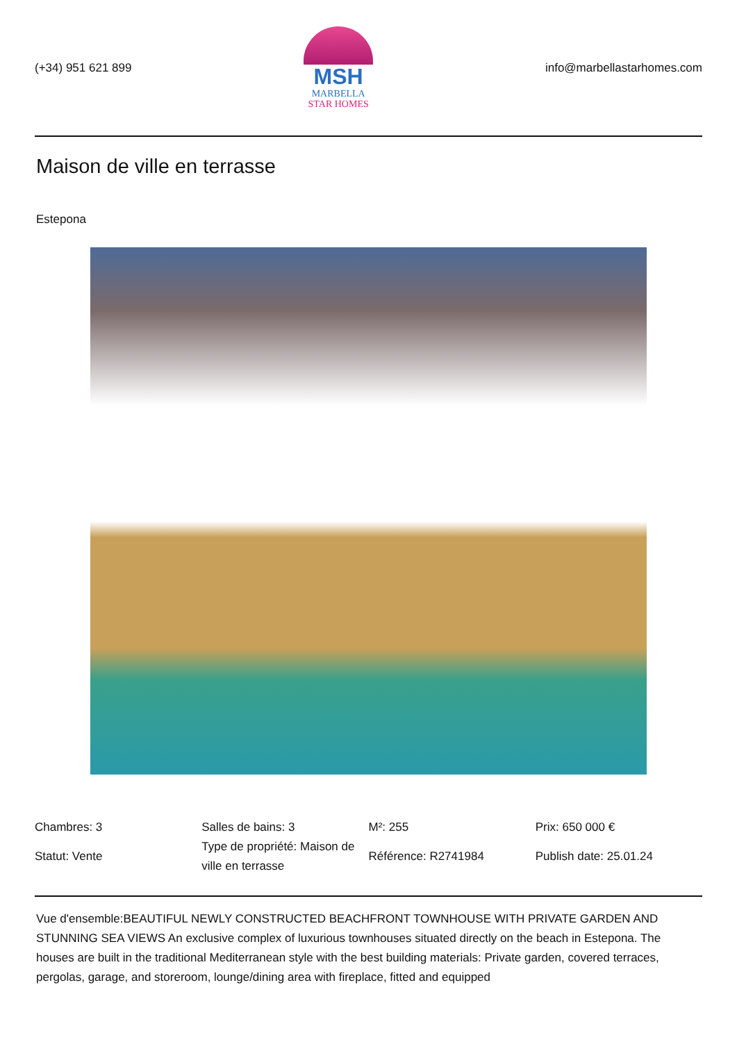(+34) 951 621 899
MSH
MARBELLA
STAR HOMES
info@marbellastarhomes.com
Maison de ville en terrasse
Estepona
Chambres: 3
Salles de bains: 3
M²: 255
Prix: 650 000 €
Statut: Vente
Type de propriété: Maison de ville en terrasse
Référence: R2741984
Publish date: 25.01.24
Vue d'ensemble:BEAUTIFUL NEWLY CONSTRUCTED BEACHFRONT TOWNHOUSE WITH PRIVATE GARDEN AND STUNNING SEA VIEWS An exclusive complex of luxurious townhouses situated directly on the beach in Estepona. The houses are built in the traditional Mediterranean style with the best building materials: Private garden, covered terraces, pergolas, garage, and storeroom, lounge/dining area with fireplace, fitted and equipped